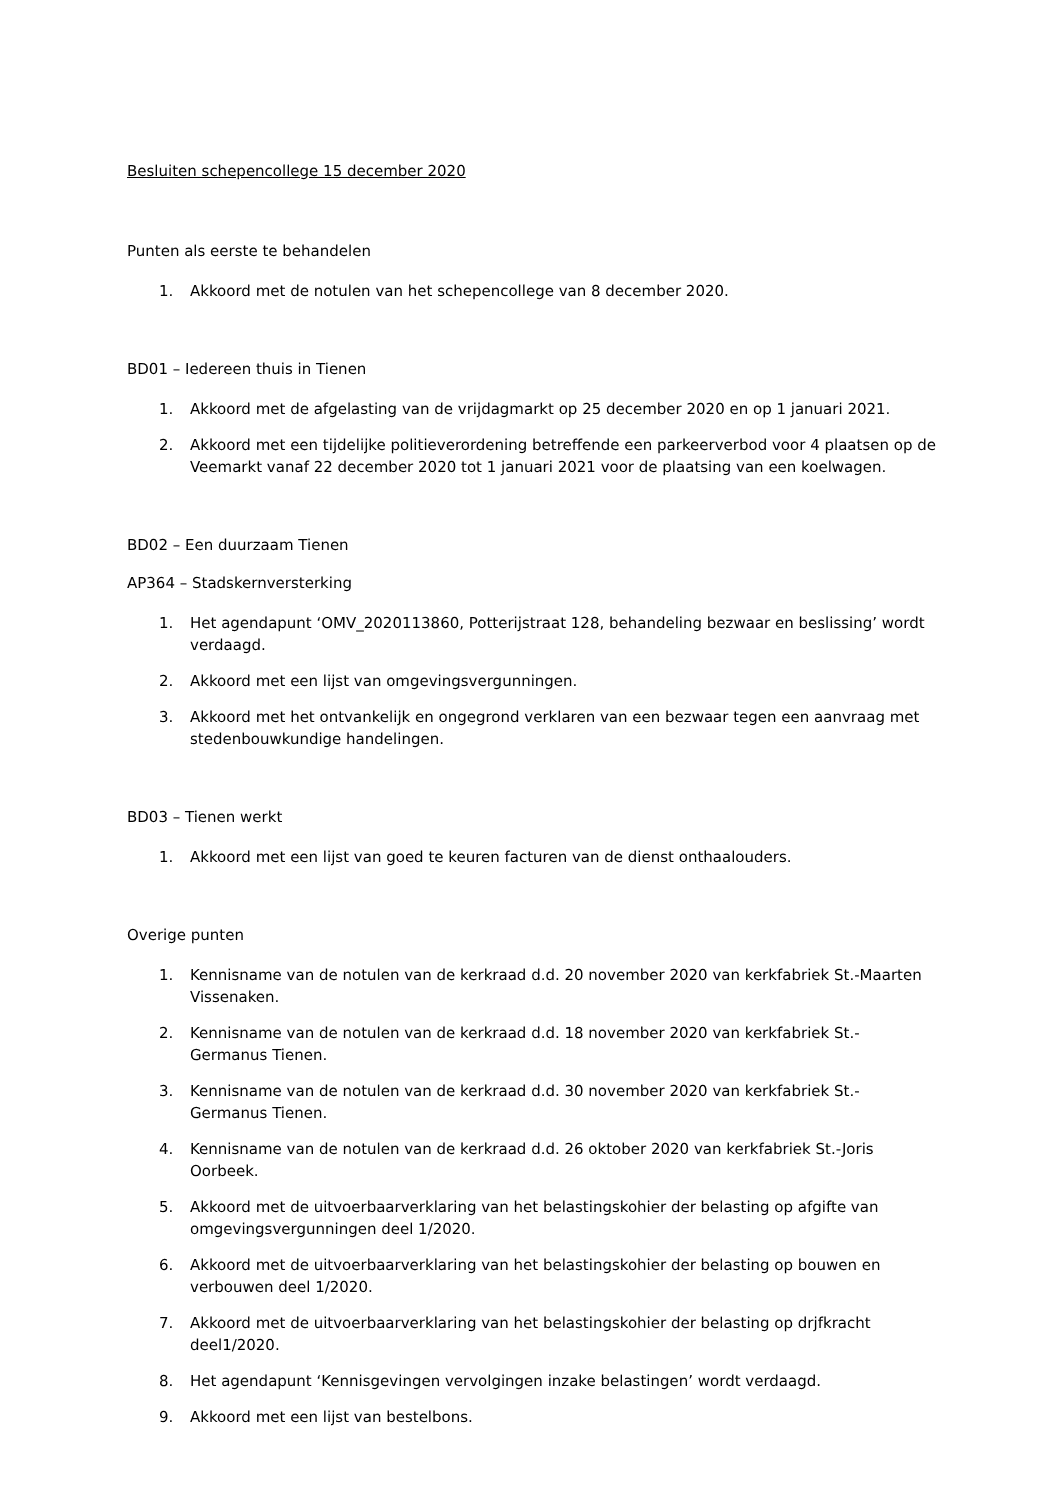Besluiten schepencollege 15 december 2020
Punten als eerste te behandelen
1. Akkoord met de notulen van het schepencollege van 8 december 2020.
BD01 – Iedereen thuis in Tienen
1. Akkoord met de afgelasting van de vrijdagmarkt op 25 december 2020 en op 1 januari 2021.
2. Akkoord met een tijdelijke politieverordening betreffende een parkeerverbod voor 4 plaatsen op de Veemarkt vanaf 22 december 2020 tot 1 januari 2021 voor de plaatsing van een koelwagen.
BD02 – Een duurzaam Tienen
AP364 – Stadskernversterking
1. Het agendapunt ‘OMV_2020113860, Potterijstraat 128, behandeling bezwaar en beslissing’ wordt verdaagd.
2. Akkoord met een lijst van omgevingsvergunningen.
3. Akkoord met het ontvankelijk en ongegrond verklaren van een bezwaar tegen een aanvraag met stedenbouwkundige handelingen.
BD03 – Tienen werkt
1. Akkoord met een lijst van goed te keuren facturen van de dienst onthaalouders.
Overige punten
1. Kennisname van de notulen van de kerkraad d.d. 20 november 2020 van kerkfabriek St.-Maarten Vissenaken.
2. Kennisname van de notulen van de kerkraad d.d. 18 november 2020 van kerkfabriek St.-
Germanus Tienen.
3. Kennisname van de notulen van de kerkraad d.d. 30 november 2020 van kerkfabriek St.-
Germanus Tienen.
4. Kennisname van de notulen van de kerkraad d.d. 26 oktober 2020 van kerkfabriek St.-Joris Oorbeek.
5. Akkoord met de uitvoerbaarverklaring van het belastingskohier der belasting op afgifte van omgevingsvergunningen deel 1/2020.
6. Akkoord met de uitvoerbaarverklaring van het belastingskohier der belasting op bouwen en verbouwen deel 1/2020.
7. Akkoord met de uitvoerbaarverklaring van het belastingskohier der belasting op drjfkracht deel1/2020.
8. Het agendapunt ‘Kennisgevingen vervolgingen inzake belastingen’ wordt verdaagd.
9. Akkoord met een lijst van bestelbons.